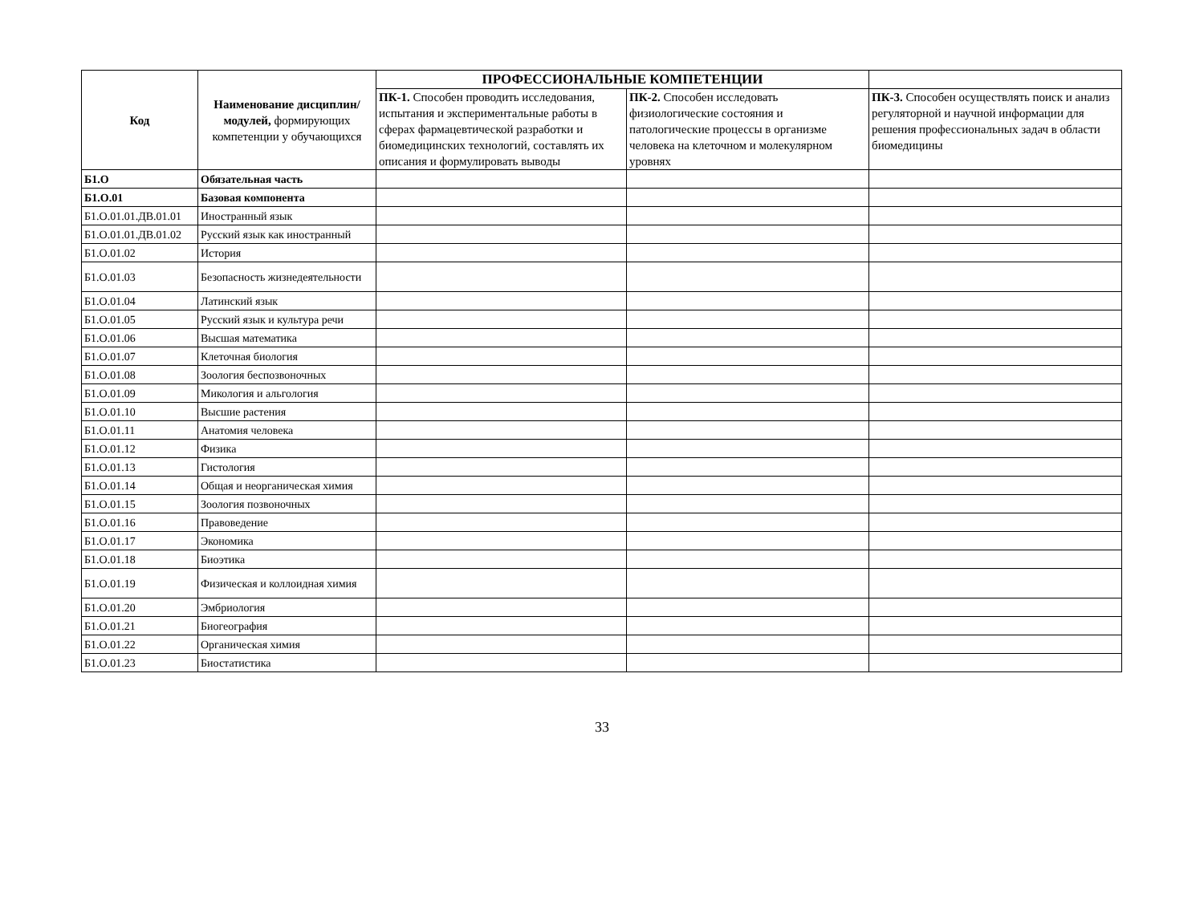| Код | Наименование дисциплин/модулей, формирующих компетенции у обучающихся | ПРОФЕССИОНАЛЬНЫЕ КОМПЕТЕНЦИИ | | |
| --- | --- | --- | --- | --- |
| | | ПК-1. Способен проводить исследования, испытания и экспериментальные работы в сферах фармацевтической разработки и биомедицинских технологий, составлять их описания и формулировать выводы | ПК-2. Способен исследовать физиологические состояния и патологические процессы в организме человека на клеточном и молекулярном уровнях | ПК-3. Способен осуществлять поиск и анализ регуляторной и научной информации для решения профессиональных задач в области биомедицины |
| Б1.О | Обязательная часть | | | |
| Б1.О.01 | Базовая компонента | | | |
| Б1.О.01.01.ДВ.01.01 | Иностранный язык | | | |
| Б1.О.01.01.ДВ.01.02 | Русский язык как иностранный | | | |
| Б1.О.01.02 | История | | | |
| Б1.О.01.03 | Безопасность жизнедеятельности | | | |
| Б1.О.01.04 | Латинский язык | | | |
| Б1.О.01.05 | Русский язык и культура речи | | | |
| Б1.О.01.06 | Высшая математика | | | |
| Б1.О.01.07 | Клеточная биология | | | |
| Б1.О.01.08 | Зоология беспозвоночных | | | |
| Б1.О.01.09 | Микология и альгология | | | |
| Б1.О.01.10 | Высшие растения | | | |
| Б1.О.01.11 | Анатомия человека | | | |
| Б1.О.01.12 | Физика | | | |
| Б1.О.01.13 | Гистология | | | |
| Б1.О.01.14 | Общая и неорганическая химия | | | |
| Б1.О.01.15 | Зоология позвоночных | | | |
| Б1.О.01.16 | Правоведение | | | |
| Б1.О.01.17 | Экономика | | | |
| Б1.О.01.18 | Биоэтика | | | |
| Б1.О.01.19 | Физическая и коллоидная химия | | | |
| Б1.О.01.20 | Эмбриология | | | |
| Б1.О.01.21 | Биогеография | | | |
| Б1.О.01.22 | Органическая химия | | | |
| Б1.О.01.23 | Биостатистика | | | |
33